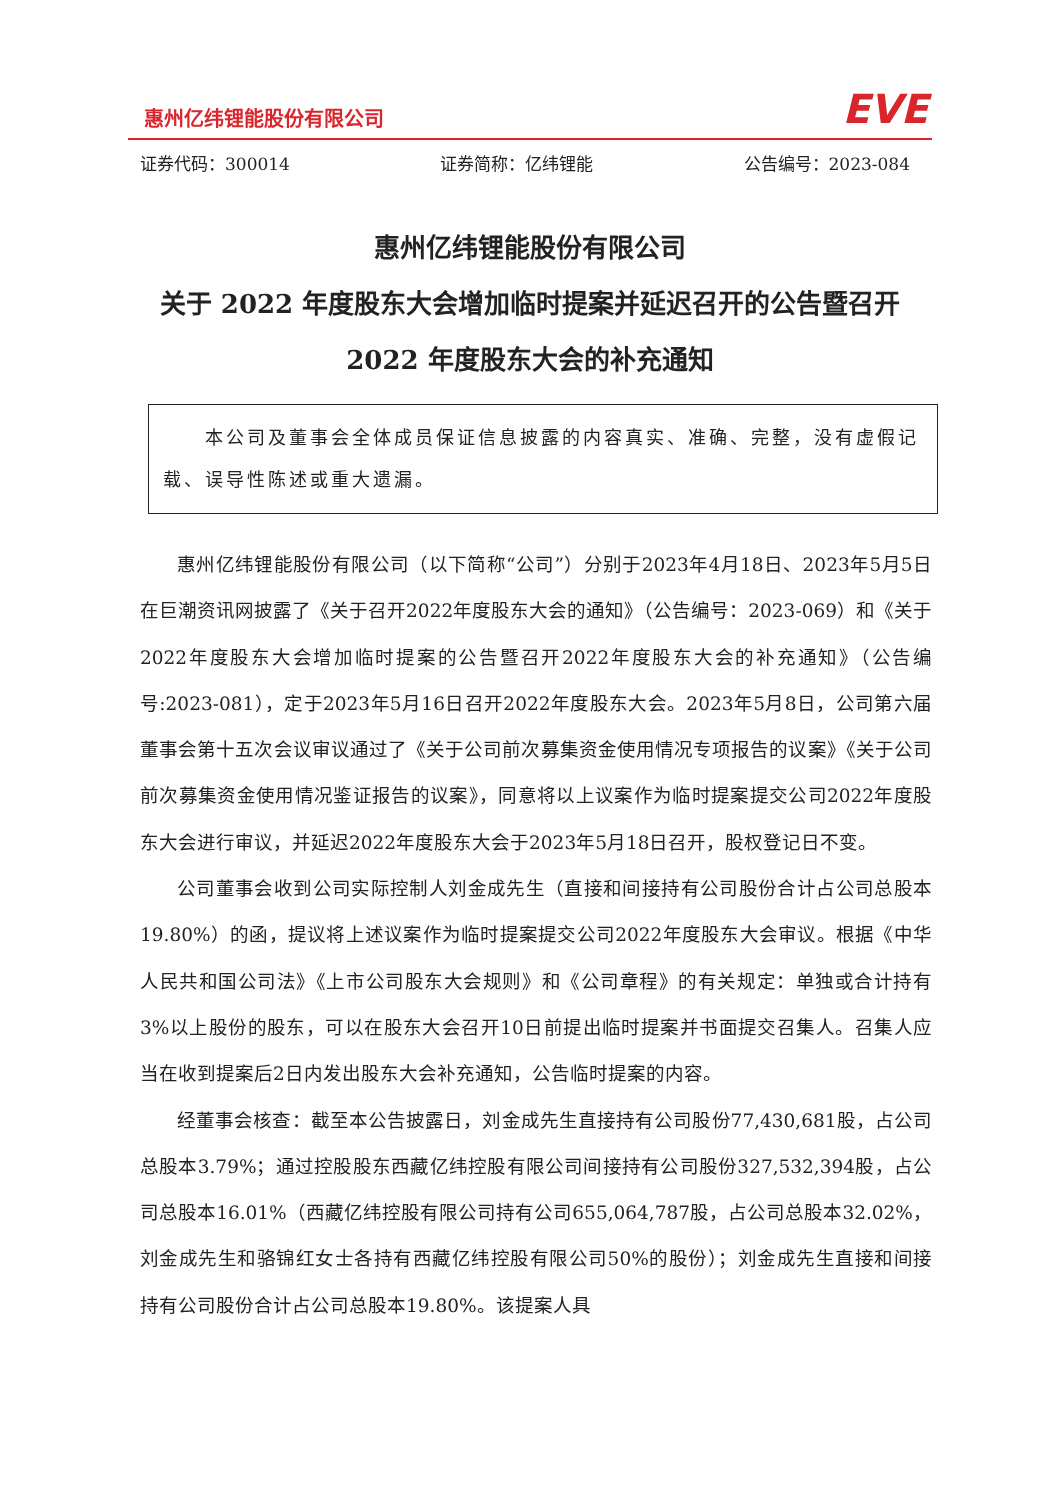惠州亿纬锂能股份有限公司 EVE
证券代码：300014 证券简称：亿纬锂能 公告编号：2023-084
惠州亿纬锂能股份有限公司
关于 2022 年度股东大会增加临时提案并延迟召开的公告暨召开
2022 年度股东大会的补充通知
　　本公司及董事会全体成员保证信息披露的内容真实、准确、完整，没有虚假记载、误导性陈述或重大遗漏。
惠州亿纬锂能股份有限公司（以下简称“公司”）分别于2023年4月18日、2023年5月5日在巨潮资讯网披露了《关于召开2022年度股东大会的通知》（公告编号：2023-069）和《关于2022年度股东大会增加临时提案的公告暨召开2022年度股东大会的补充通知》（公告编号:2023-081），定于2023年5月16日召开2022年度股东大会。2023年5月8日，公司第六届董事会第十五次会议审议通过了《关于公司前次募集资金使用情况专项报告的议案》《关于公司前次募集资金使用情况鉴证报告的议案》，同意将以上议案作为临时提案提交公司2022年度股东大会进行审议，并延迟2022年度股东大会于2023年5月18日召开，股权登记日不变。
公司董事会收到公司实际控制人刘金成先生（直接和间接持有公司股份合计占公司总股本19.80%）的函，提议将上述议案作为临时提案提交公司2022年度股东大会审议。根据《中华人民共和国公司法》《上市公司股东大会规则》和《公司章程》的有关规定：单独或合计持有3%以上股份的股东，可以在股东大会召开10日前提出临时提案并书面提交召集人。召集人应当在收到提案后2日内发出股东大会补充通知，公告临时提案的内容。
经董事会核查：截至本公告披露日，刘金成先生直接持有公司股份77,430,681股，占公司总股本3.79%；通过控股股东西藏亿纬控股有限公司间接持有公司股份327,532,394股，占公司总股本16.01%（西藏亿纬控股有限公司持有公司655,064,787股，占公司总股本32.02%，刘金成先生和骆锦红女士各持有西藏亿纬控股有限公司50%的股份）；刘金成先生直接和间接持有公司股份合计占公司总股本19.80%。该提案人具